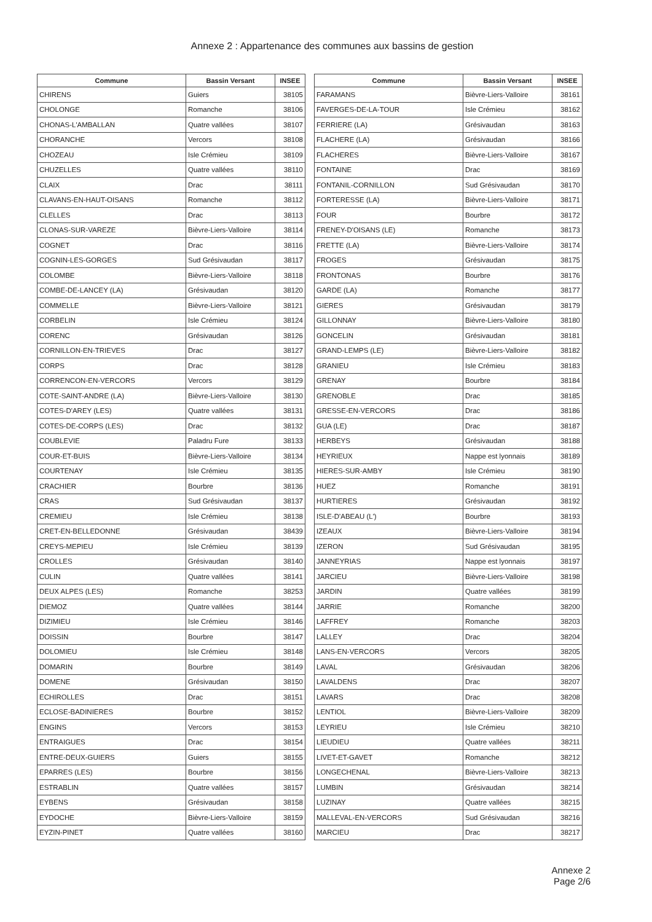Annexe 2 : Appartenance des communes aux bassins de gestion
| Commune | Bassin Versant | INSEE |
| --- | --- | --- |
| CHIRENS | Guiers | 38105 |
| CHOLONGE | Romanche | 38106 |
| CHONAS-L'AMBALLAN | Quatre vallées | 38107 |
| CHORANCHE | Vercors | 38108 |
| CHOZEAU | Isle Crémieu | 38109 |
| CHUZELLES | Quatre vallées | 38110 |
| CLAIX | Drac | 38111 |
| CLAVANS-EN-HAUT-OISANS | Romanche | 38112 |
| CLELLES | Drac | 38113 |
| CLONAS-SUR-VAREZE | Bièvre-Liers-Valloire | 38114 |
| COGNET | Drac | 38116 |
| COGNIN-LES-GORGES | Sud Grésivaudan | 38117 |
| COLOMBE | Bièvre-Liers-Valloire | 38118 |
| COMBE-DE-LANCEY (LA) | Grésivaudan | 38120 |
| COMMELLE | Bièvre-Liers-Valloire | 38121 |
| CORBELIN | Isle Crémieu | 38124 |
| CORENC | Grésivaudan | 38126 |
| CORNILLON-EN-TRIEVES | Drac | 38127 |
| CORPS | Drac | 38128 |
| CORRENCON-EN-VERCORS | Vercors | 38129 |
| COTE-SAINT-ANDRE (LA) | Bièvre-Liers-Valloire | 38130 |
| COTES-D'AREY (LES) | Quatre vallées | 38131 |
| COTES-DE-CORPS (LES) | Drac | 38132 |
| COUBLEVIE | Paladru Fure | 38133 |
| COUR-ET-BUIS | Bièvre-Liers-Valloire | 38134 |
| COURTENAY | Isle Crémieu | 38135 |
| CRACHIER | Bourbre | 38136 |
| CRAS | Sud Grésivaudan | 38137 |
| CREMIEU | Isle Crémieu | 38138 |
| CRET-EN-BELLEDONNE | Grésivaudan | 38439 |
| CREYS-MEPIEU | Isle Crémieu | 38139 |
| CROLLES | Grésivaudan | 38140 |
| CULIN | Quatre vallées | 38141 |
| DEUX ALPES (LES) | Romanche | 38253 |
| DIEMOZ | Quatre vallées | 38144 |
| DIZIMIEU | Isle Crémieu | 38146 |
| DOISSIN | Bourbre | 38147 |
| DOLOMIEU | Isle Crémieu | 38148 |
| DOMARIN | Bourbre | 38149 |
| DOMENE | Grésivaudan | 38150 |
| ECHIROLLES | Drac | 38151 |
| ECLOSE-BADINIERES | Bourbre | 38152 |
| ENGINS | Vercors | 38153 |
| ENTRAIGUES | Drac | 38154 |
| ENTRE-DEUX-GUIERS | Guiers | 38155 |
| EPARRES (LES) | Bourbre | 38156 |
| ESTRABLIN | Quatre vallées | 38157 |
| EYBENS | Grésivaudan | 38158 |
| EYDOCHE | Bièvre-Liers-Valloire | 38159 |
| EYZIN-PINET | Quatre vallées | 38160 |
| Commune | Bassin Versant | INSEE |
| --- | --- | --- |
| FARAMANS | Bièvre-Liers-Valloire | 38161 |
| FAVERGES-DE-LA-TOUR | Isle Crémieu | 38162 |
| FERRIERE (LA) | Grésivaudan | 38163 |
| FLACHERE (LA) | Grésivaudan | 38166 |
| FLACHERES | Bièvre-Liers-Valloire | 38167 |
| FONTAINE | Drac | 38169 |
| FONTANIL-CORNILLON | Sud Grésivaudan | 38170 |
| FORTERESSE (LA) | Bièvre-Liers-Valloire | 38171 |
| FOUR | Bourbre | 38172 |
| FRENEY-D'OISANS (LE) | Romanche | 38173 |
| FRETTE (LA) | Bièvre-Liers-Valloire | 38174 |
| FROGES | Grésivaudan | 38175 |
| FRONTONAS | Bourbre | 38176 |
| GARDE (LA) | Romanche | 38177 |
| GIERES | Grésivaudan | 38179 |
| GILLONNAY | Bièvre-Liers-Valloire | 38180 |
| GONCELIN | Grésivaudan | 38181 |
| GRAND-LEMPS (LE) | Bièvre-Liers-Valloire | 38182 |
| GRANIEU | Isle Crémieu | 38183 |
| GRENAY | Bourbre | 38184 |
| GRENOBLE | Drac | 38185 |
| GRESSE-EN-VERCORS | Drac | 38186 |
| GUA (LE) | Drac | 38187 |
| HERBEYS | Grésivaudan | 38188 |
| HEYRIEUX | Nappe est lyonnais | 38189 |
| HIERES-SUR-AMBY | Isle Crémieu | 38190 |
| HUEZ | Romanche | 38191 |
| HURTIERES | Grésivaudan | 38192 |
| ISLE-D'ABEAU (L') | Bourbre | 38193 |
| IZEAUX | Bièvre-Liers-Valloire | 38194 |
| IZERON | Sud Grésivaudan | 38195 |
| JANNEYRIAS | Nappe est lyonnais | 38197 |
| JARCIEU | Bièvre-Liers-Valloire | 38198 |
| JARDIN | Quatre vallées | 38199 |
| JARRIE | Romanche | 38200 |
| LAFFREY | Romanche | 38203 |
| LALLEY | Drac | 38204 |
| LANS-EN-VERCORS | Vercors | 38205 |
| LAVAL | Grésivaudan | 38206 |
| LAVALDENS | Drac | 38207 |
| LAVARS | Drac | 38208 |
| LENTIOL | Bièvre-Liers-Valloire | 38209 |
| LEYRIEU | Isle Crémieu | 38210 |
| LIEUDIEU | Quatre vallées | 38211 |
| LIVET-ET-GAVET | Romanche | 38212 |
| LONGECHENAL | Bièvre-Liers-Valloire | 38213 |
| LUMBIN | Grésivaudan | 38214 |
| LUZINAY | Quatre vallées | 38215 |
| MALLEVAL-EN-VERCORS | Sud Grésivaudan | 38216 |
| MARCIEU | Drac | 38217 |
Annexe 2
Page 2/6